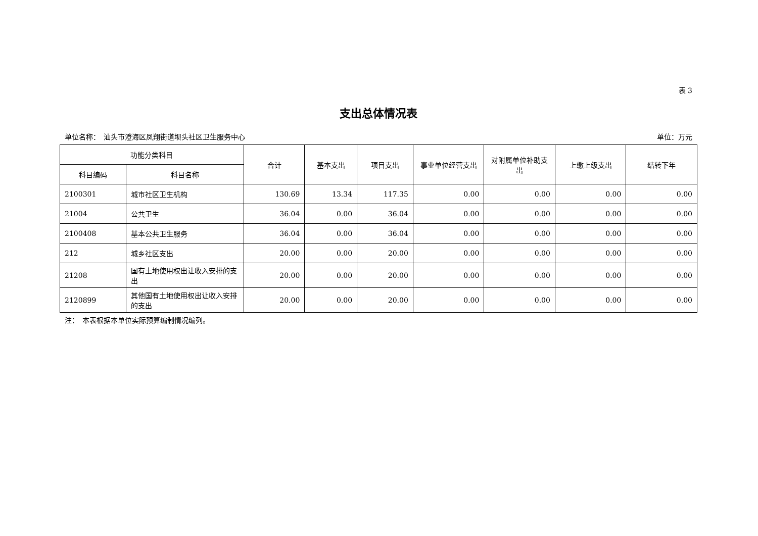表 3
支出总体情况表
单位名称：　汕头市澄海区凤翔街道坝头社区卫生服务中心 单位：万元
| 功能分类科目 | | 合计 | 基本支出 | 项目支出 | 事业单位经营支出 | 对附属单位补助支出 | 上缴上级支出 | 结转下年 |
| --- | --- | --- | --- | --- | --- | --- | --- | --- |
| 科目编码 | 科目名称 | | | | | | | |
| 2100301 | 城市社区卫生机构 | 130.69 | 13.34 | 117.35 | 0.00 | 0.00 | 0.00 | 0.00 |
| 21004 | 公共卫生 | 36.04 | 0.00 | 36.04 | 0.00 | 0.00 | 0.00 | 0.00 |
| 2100408 | 基本公共卫生服务 | 36.04 | 0.00 | 36.04 | 0.00 | 0.00 | 0.00 | 0.00 |
| 212 | 城乡社区支出 | 20.00 | 0.00 | 20.00 | 0.00 | 0.00 | 0.00 | 0.00 |
| 21208 | 国有土地使用权出让收入安排的支出 | 20.00 | 0.00 | 20.00 | 0.00 | 0.00 | 0.00 | 0.00 |
| 2120899 | 其他国有土地使用权出让收入安排的支出 | 20.00 | 0.00 | 20.00 | 0.00 | 0.00 | 0.00 | 0.00 |
注：　本表根据本单位实际预算编制情况编列。